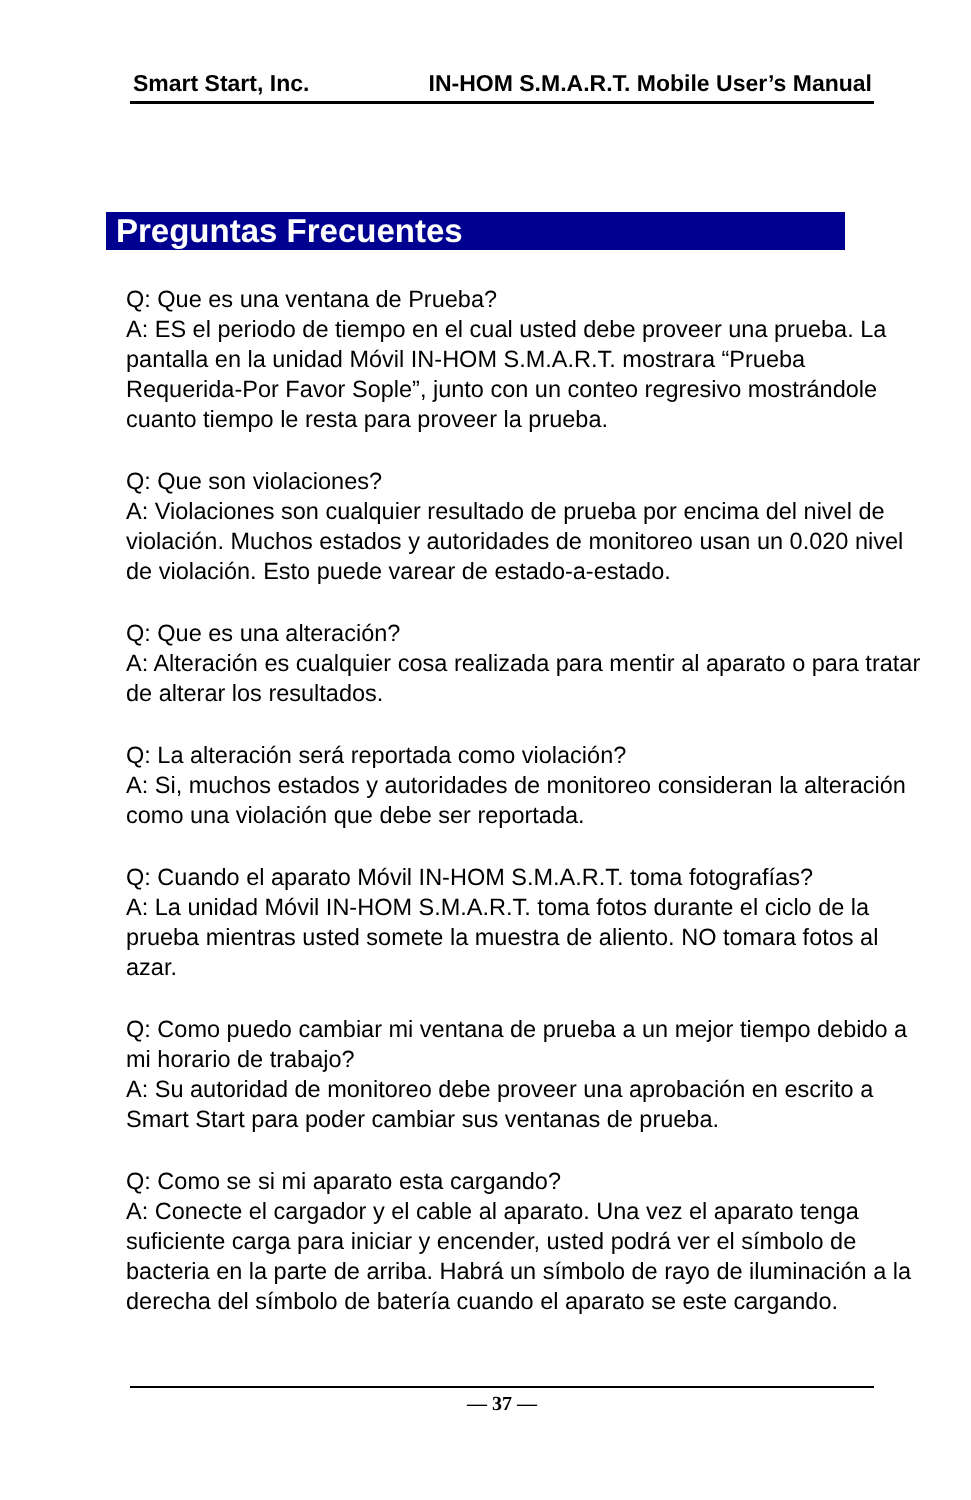Smart Start, Inc. IN-HOM S.M.A.R.T. Mobile User’s Manual
Preguntas Frecuentes
Q: Que es una ventana de Prueba?
A: ES el periodo de tiempo en el cual usted debe proveer una prueba. La pantalla en la unidad Móvil IN-HOM S.M.A.R.T. mostrara “Prueba Requerida-Por Favor Sople”, junto con un conteo regresivo mostrándole cuanto tiempo le resta para proveer la prueba.
Q: Que son violaciones?
A: Violaciones son cualquier resultado de prueba por encima del nivel de violación. Muchos estados y autoridades de monitoreo usan un 0.020 nivel de violación. Esto puede varear de estado-a-estado.
Q: Que es una alteración?
A: Alteración es cualquier cosa realizada para mentir al aparato o para tratar de alterar los resultados.
Q: La alteración será reportada como violación?
A: Si, muchos estados y autoridades de monitoreo consideran la alteración como una violación que debe ser reportada.
Q: Cuando el aparato Móvil IN-HOM S.M.A.R.T. toma fotografías?
A: La unidad Móvil IN-HOM S.M.A.R.T. toma fotos durante el ciclo de la prueba mientras usted somete la muestra de aliento. NO tomara fotos al azar.
Q: Como puedo cambiar mi ventana de prueba a un mejor tiempo debido a mi horario de trabajo?
A: Su autoridad de monitoreo debe proveer una aprobación en escrito a Smart Start para poder cambiar sus ventanas de prueba.
Q: Como se si mi aparato esta cargando?
A: Conecte el cargador y el cable al aparato. Una vez el aparato tenga suficiente carga para iniciar y encender, usted podrá ver el símbolo de bacteria en la parte de arriba. Habrá un símbolo de rayo de iluminación a la derecha del símbolo de batería cuando el aparato se este cargando.
— 37 —